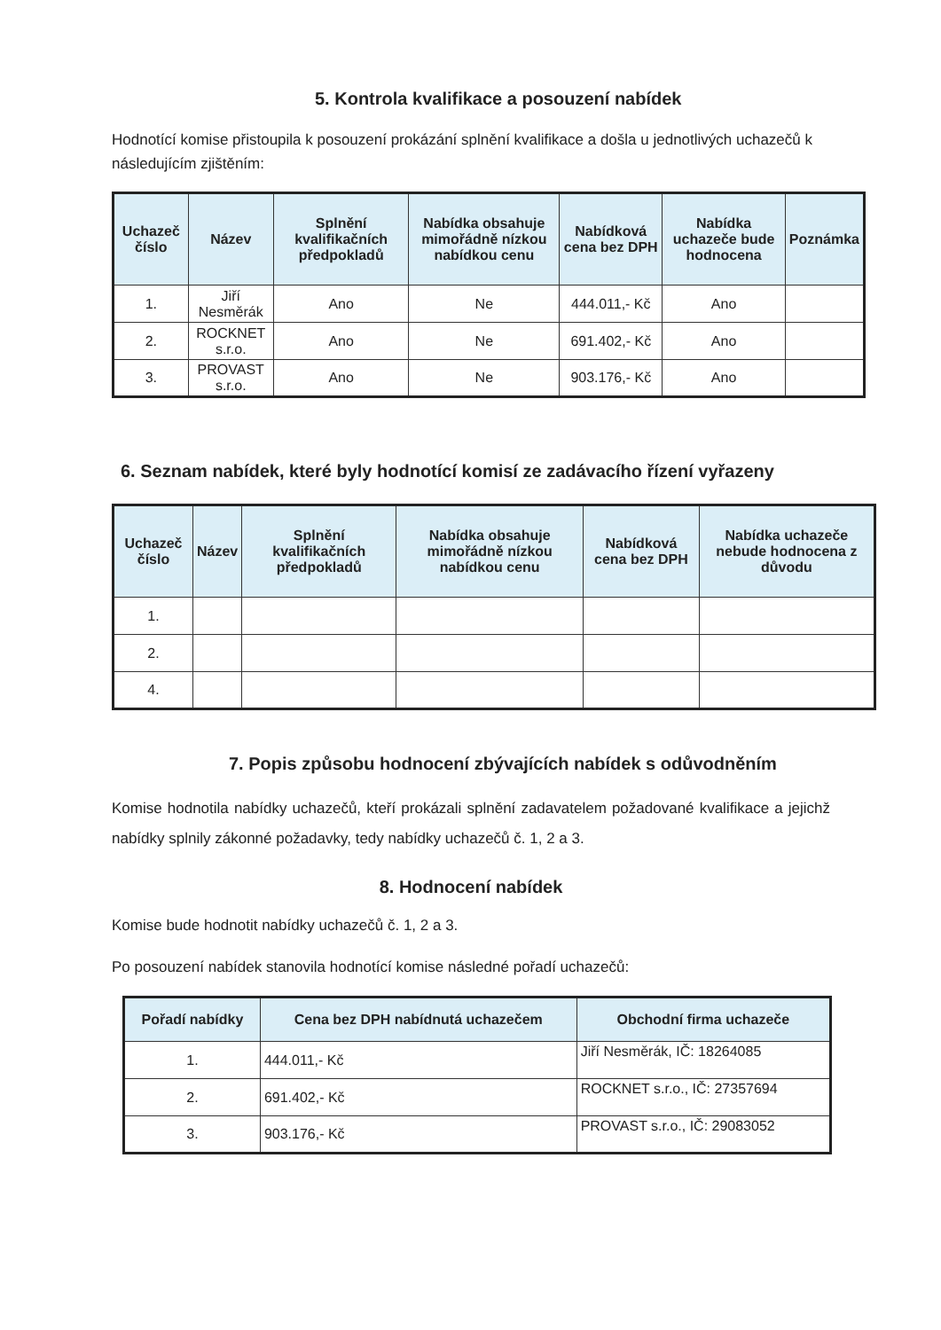5. Kontrola kvalifikace a posouzení nabídek
Hodnotící komise přistoupila k posouzení prokázání splnění kvalifikace a došla u jednotlivých uchazečů k následujícím zjištěním:
| Uchazeč číslo | Název | Splnění kvalifikačních předpokladů | Nabídka obsahuje mimořádně nízkou nabídkou cenu | Nabídková cena bez DPH | Nabídka uchazeče bude hodnocena | Poznámka |
| --- | --- | --- | --- | --- | --- | --- |
| 1. | Jiří Nesměrák | Ano | Ne | 444.011,- Kč | Ano | |
| 2. | ROCKNET s.r.o. | Ano | Ne | 691.402,- Kč | Ano | |
| 3. | PROVAST s.r.o. | Ano | Ne | 903.176,- Kč | Ano | |
6. Seznam nabídek, které byly hodnotící komisí ze zadávacího řízení vyřazeny
| Uchazeč číslo | Název | Splnění kvalifikačních předpokladů | Nabídka obsahuje mimořádně nízkou nabídkou cenu | Nabídková cena bez DPH | Nabídka uchazeče nebude hodnocena z důvodu |
| --- | --- | --- | --- | --- | --- |
| 1. | | | | | |
| 2. | | | | | |
| 4. | | | | | |
7. Popis způsobu hodnocení zbývajících nabídek s odůvodněním
Komise hodnotila nabídky uchazečů, kteří prokázali splnění zadavatelem požadované kvalifikace a jejichž nabídky splnily zákonné požadavky, tedy nabídky uchazečů č. 1, 2 a 3.
8. Hodnocení nabídek
Komise bude hodnotit nabídky uchazečů č. 1, 2 a 3.
Po posouzení nabídek stanovila hodnotící komise následné pořadí uchazečů:
| Pořadí nabídky | Cena bez DPH nabídnutá uchazečem | Obchodní firma uchazeče |
| --- | --- | --- |
| 1. | 444.011,- Kč | Jiří Nesměrák, IČ: 18264085 |
| 2. | 691.402,- Kč | ROCKNET s.r.o., IČ: 27357694 |
| 3. | 903.176,- Kč | PROVAST s.r.o., IČ: 29083052 |